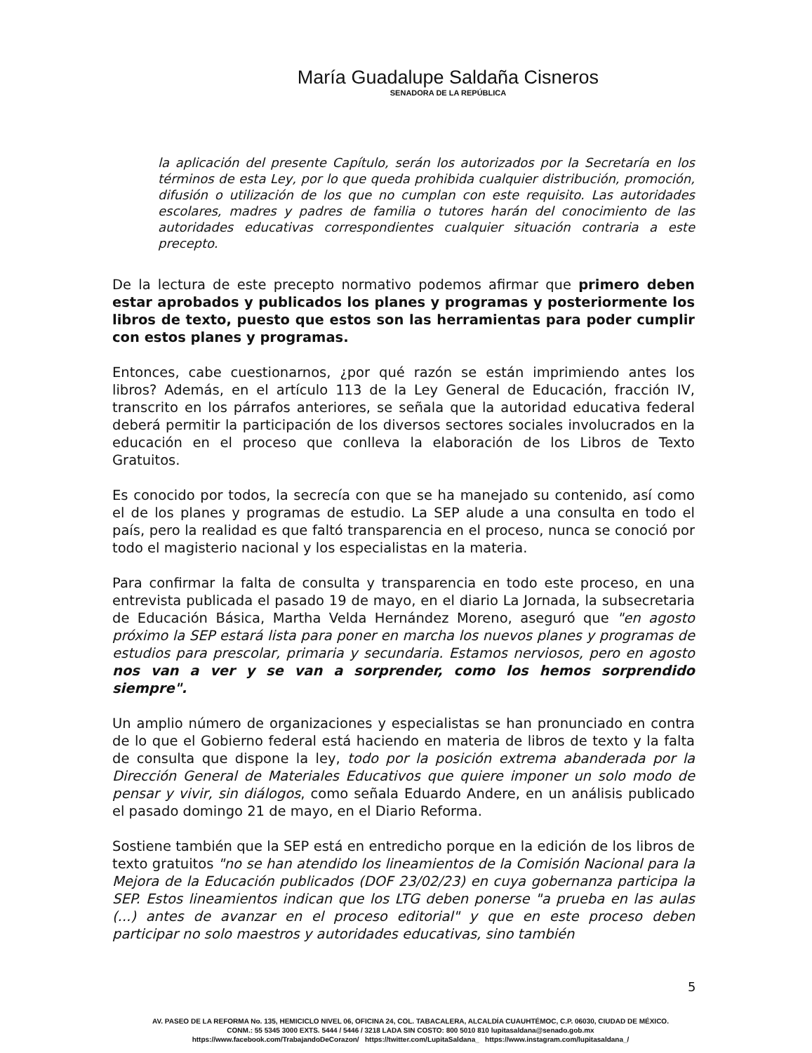María Guadalupe Saldaña Cisneros
SENADORA DE LA REPÚBLICA
la aplicación del presente Capítulo, serán los autorizados por la Secretaría en los términos de esta Ley, por lo que queda prohibida cualquier distribución, promoción, difusión o utilización de los que no cumplan con este requisito. Las autoridades escolares, madres y padres de familia o tutores harán del conocimiento de las autoridades educativas correspondientes cualquier situación contraria a este precepto.
De la lectura de este precepto normativo podemos afirmar que primero deben estar aprobados y publicados los planes y programas y posteriormente los libros de texto, puesto que estos son las herramientas para poder cumplir con estos planes y programas.
Entonces, cabe cuestionarnos, ¿por qué razón se están imprimiendo antes los libros? Además, en el artículo 113 de la Ley General de Educación, fracción IV, transcrito en los párrafos anteriores, se señala que la autoridad educativa federal deberá permitir la participación de los diversos sectores sociales involucrados en la educación en el proceso que conlleva la elaboración de los Libros de Texto Gratuitos.
Es conocido por todos, la secrecía con que se ha manejado su contenido, así como el de los planes y programas de estudio. La SEP alude a una consulta en todo el país, pero la realidad es que faltó transparencia en el proceso, nunca se conoció por todo el magisterio nacional y los especialistas en la materia.
Para confirmar la falta de consulta y transparencia en todo este proceso, en una entrevista publicada el pasado 19 de mayo, en el diario La Jornada, la subsecretaria de Educación Básica, Martha Velda Hernández Moreno, aseguró que "en agosto próximo la SEP estará lista para poner en marcha los nuevos planes y programas de estudios para prescolar, primaria y secundaria. Estamos nerviosos, pero en agosto nos van a ver y se van a sorprender, como los hemos sorprendido siempre".
Un amplio número de organizaciones y especialistas se han pronunciado en contra de lo que el Gobierno federal está haciendo en materia de libros de texto y la falta de consulta que dispone la ley, todo por la posición extrema abanderada por la Dirección General de Materiales Educativos que quiere imponer un solo modo de pensar y vivir, sin diálogos, como señala Eduardo Andere, en un análisis publicado el pasado domingo 21 de mayo, en el Diario Reforma.
Sostiene también que la SEP está en entredicho porque en la edición de los libros de texto gratuitos "no se han atendido los lineamientos de la Comisión Nacional para la Mejora de la Educación publicados (DOF 23/02/23) en cuya gobernanza participa la SEP. Estos lineamientos indican que los LTG deben ponerse "a prueba en las aulas (...) antes de avanzar en el proceso editorial" y que en este proceso deben participar no solo maestros y autoridades educativas, sino también
5
AV. PASEO DE LA REFORMA No. 135, HEMICICLO NIVEL 06, OFICINA 24, COL. TABACALERA, ALCALDÍA CUAUHTÉMOC, C.P. 06030, CIUDAD DE MÉXICO.
CONM.: 55 5345 3000 EXTS. 5444 / 5446 / 3218 LADA SIN COSTO: 800 5010 810 lupitasaldana@senado.gob.mx
https://www.facebook.com/TrabajandoDeCorazon/ https://twitter.com/LupitaSaldana_ https://www.instagram.com/lupitasaldana_/